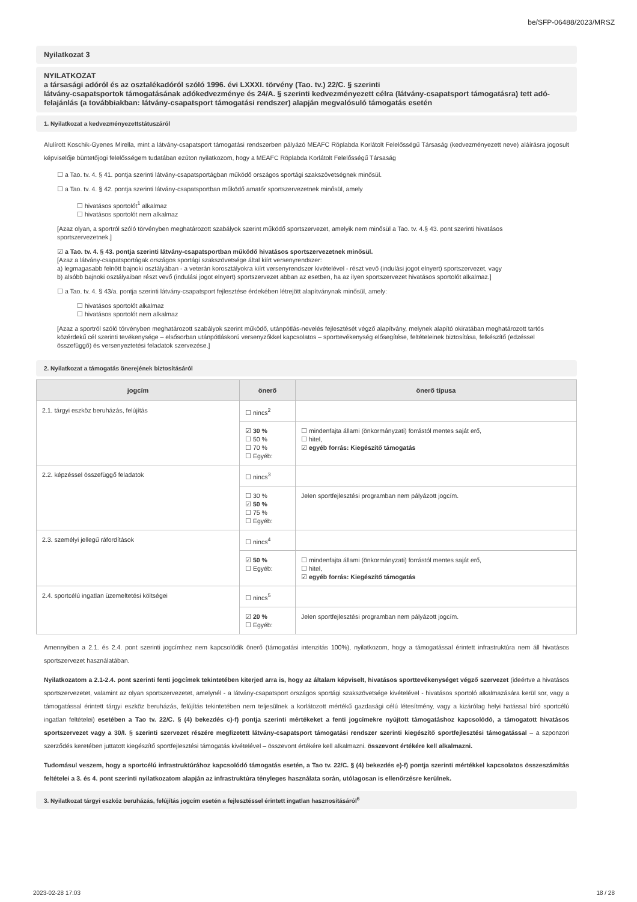be/SFP-06488/2023/MRSZ
Nyilatkozat 3
NYILATKOZAT
a társasági adóról és az osztalékadóról szóló 1996. évi LXXXI. törvény (Tao. tv.) 22/C. § szerinti
látvány-csapatsportok támogatásának adókedvezménye és 24/A. § szerinti kedvezményezett célra (látvány-csapatsport támogatásra) tett adó-felajánlás (a továbbiakban: látvány-csapatsport támogatási rendszer) alapján megvalósuló támogatás esetén
1. Nyilatkozat a kedvezményezettstátuszáról
Alulírott Koschik-Gyenes Mirella, mint a látvány-csapatsport támogatási rendszerben pályázó MEAFC Röplabda Korlátolt Felelősségű Társaság (kedvezményezett neve) aláírásra jogosult képviselője büntetőjogi felelősségem tudatában ezúton nyilatkozom, hogy a MEAFC Röplabda Korlátolt Felelősségű Társaság
☐ a Tao. tv. 4. § 41. pontja szerinti látvány-csapatsportágban működő országos sportági szakszövetségnek minősül.
☐ a Tao. tv. 4. § 42. pontja szerinti látvány-csapatsportban működő amatőr sportszervezetnek minősül, amely
☐ hivatásos sportolót<sup>1</sup> alkalmaz
☐ hivatásos sportolót nem alkalmaz
[Azaz olyan, a sportról szóló törvényben meghatározott szabályok szerint működő sportszervezet, amelyik nem minősül a Tao. tv. 4.§ 43. pont szerinti hivatásos sportszervezetnek.]
☑ a Tao. tv. 4. § 43. pontja szerinti látvány-csapatsportban működő hivatásos sportszervezetnek minősül.
[Azaz a látvány-csapatsportágak országos sportági szakszövetsége által kiírt versenyrendszer:
a) legmagasabb felnőtt bajnoki osztályában - a veterán korosztályokra kiírt versenyrendszer kivételével - részt vevő (indulási jogot elnyert) sportszervezet, vagy
b) alsóbb bajnoki osztályaiban részt vevő (indulási jogot elnyert) sportszervezet abban az esetben, ha az ilyen sportszervezet hivatásos sportolót alkalmaz.]
☐ a Tao. tv. 4. § 43/a. pontja szerinti látvány-csapatsport fejlesztése érdekében létrejött alapítványnak minősül, amely:
☐ hivatásos sportolót alkalmaz
☐ hivatásos sportolót nem alkalmaz
[Azaz a sportról szóló törvényben meghatározott szabályok szerint működő, utánpótlás-nevelés fejlesztését végző alapítvány, melynek alapító okiratában meghatározott tartós közérdekű cél szerinti tevékenysége – elsősorban utánpótláskorú versenyzőkkel kapcsolatos – sporttevékenység elősegítése, feltételeinek biztosítása, felkészítő (edzéssel összefüggő) és versenyeztetési feladatok szervezése.]
2. Nyilatkozat a támogatás önerejének biztosításáról
| jogcím | önerő | önerő típusa |
| --- | --- | --- |
| 2.1. tárgyi eszköz beruházás, felújítás | ☐ nincs<sup>2</sup> | |
| | ☑ 30 % ☐ 50 % ☐ 70 % ☐ Egyéb: | ☐ mindenfajta állami (önkormányzati) forrástól mentes saját erő, ☐ hitel, ☑ egyéb forrás: Kiegészítő támogatás |
| 2.2. képzéssel összefüggő feladatok | ☐ nincs<sup>3</sup> | |
| | ☐ 30 % ☑ 50 % ☐ 75 % ☐ Egyéb: | Jelen sportfejlesztési programban nem pályázott jogcím. |
| 2.3. személyi jellegű ráfordítások | ☐ nincs<sup>4</sup> | |
| | ☑ 50 % ☐ Egyéb: | ☐ mindenfajta állami (önkormányzati) forrástól mentes saját erő, ☐ hitel, ☑ egyéb forrás: Kiegészítő támogatás |
| 2.4. sportcélú ingatlan üzemeltetési költségei | ☐ nincs<sup>5</sup> | |
| | ☑ 20 % ☐ Egyéb: | Jelen sportfejlesztési programban nem pályázott jogcím. |
Amennyiben a 2.1. és 2.4. pont szerinti jogcímhez nem kapcsolódik önerő (támogatási intenzitás 100%), nyilatkozom, hogy a támogatással érintett infrastruktúra nem áll hivatásos sportszervezet használatában.
Nyilatkozatom a 2.1-2.4. pont szerinti fenti jogcímek tekintetében kiterjed arra is, hogy az általam képviselt, hivatásos sporttevékenységet végző szervezet (ideértve a hivatásos sportszervezetet, valamint az olyan sportszervezetet, amelynél - a látvány-csapatsport országos sportági szakszövetsége kivételével - hivatásos sportoló alkalmazására kerül sor, vagy a támogatással érintett tárgyi eszköz beruházás, felújítás tekintetében nem teljesülnek a korlátozott mértékű gazdasági célú létesítmény, vagy a kizárólag helyi hatással bíró sportcélú ingatlan feltételei) esetében a Tao tv. 22/C. § (4) bekezdés c)-f) pontja szerinti mértékeket a fenti jogcímekre nyújtott támogatáshoz kapcsolódó, a támogatott hivatásos sportszervezet vagy a 30/I. § szerinti szervezet részére megfizetett látvány-csapatsport támogatási rendszer szerinti kiegészítő sportfejlesztési támogatással – a szponzori szerződés keretében juttatott kiegészítő sportfejlesztési támogatás kivételével – összevont értékére kell alkalmazni. összevont értékére kell alkalmazni.
Tudomásul veszem, hogy a sportcélú infrastruktúrához kapcsolódó támogatás esetén, a Tao tv. 22/C. § (4) bekezdés e)-f) pontja szerinti mértékkel kapcsolatos összeszámítás feltételei a 3. és 4. pont szerinti nyilatkozatom alapján az infrastruktúra tényleges használata során, utólagosan is ellenőrzésre kerülnek.
3. Nyilatkozat tárgyi eszköz beruházás, felújítás jogcím esetén a fejlesztéssel érintett ingatlan hasznosításáról<sup>6</sup>
2023-02-28 17:03 18 / 28